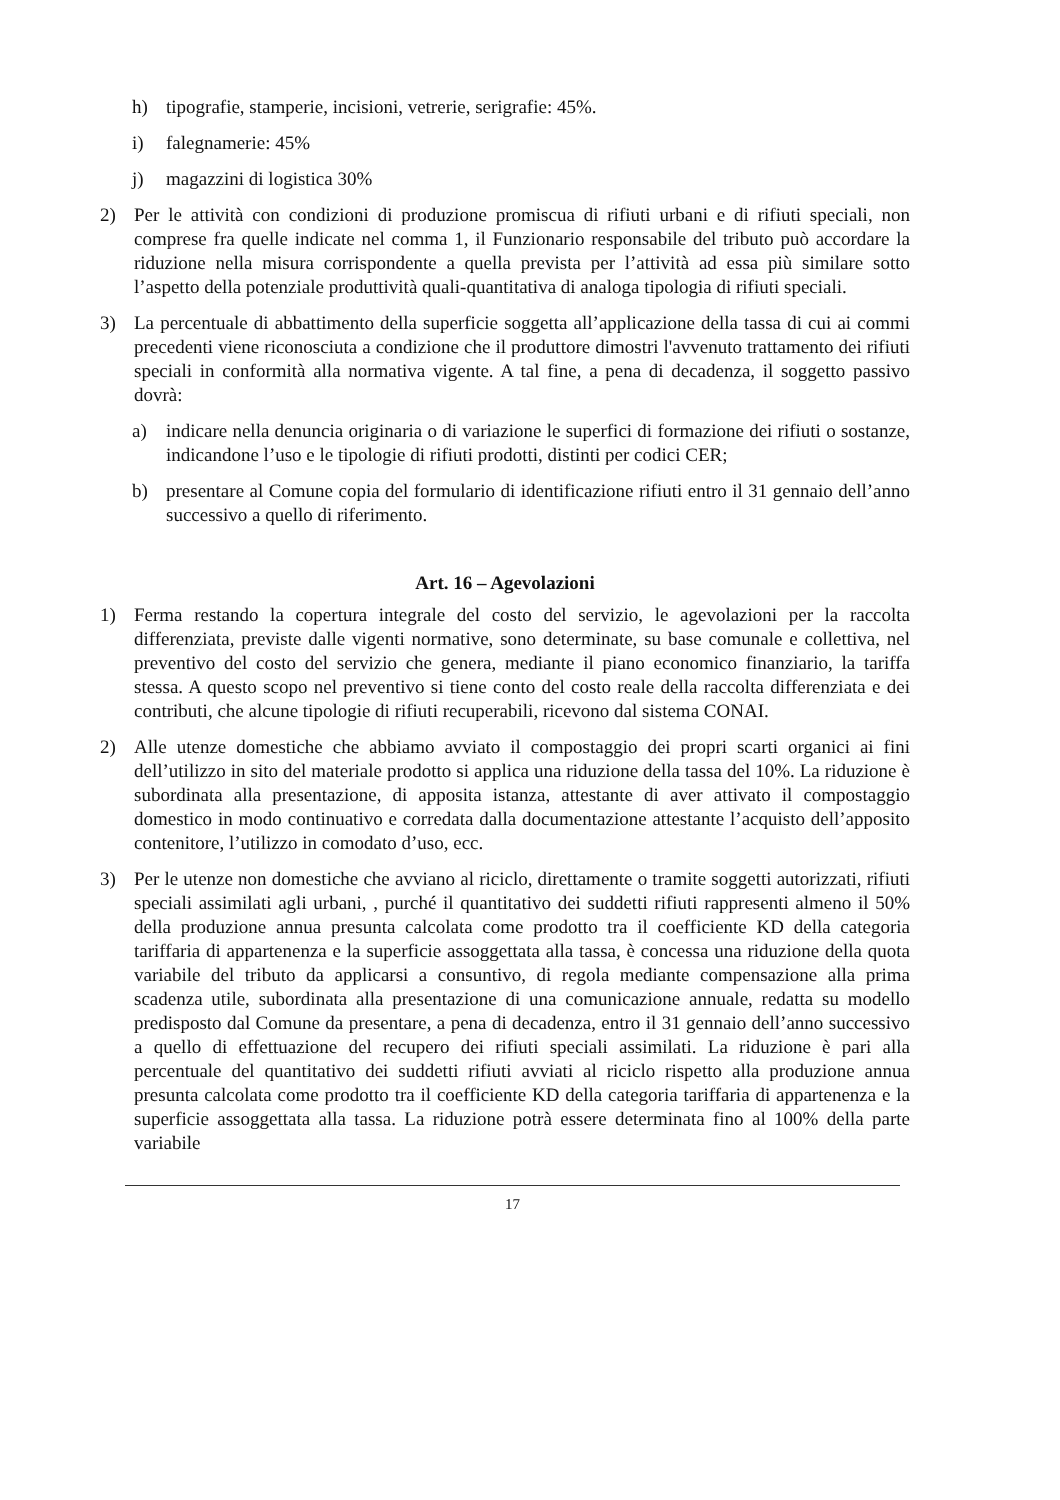h) tipografie, stamperie, incisioni, vetrerie, serigrafie: 45%.
i) falegnamerie: 45%
j) magazzini di logistica 30%
2) Per le attività con condizioni di produzione promiscua di rifiuti urbani e di rifiuti speciali, non comprese fra quelle indicate nel comma 1, il Funzionario responsabile del tributo può accordare la riduzione nella misura corrispondente a quella prevista per l’attività ad essa più similare sotto l’aspetto della potenziale produttività quali-quantitativa di analoga tipologia di rifiuti speciali.
3) La percentuale di abbattimento della superficie soggetta all’applicazione della tassa di cui ai commi precedenti viene riconosciuta a condizione che il produttore dimostri l'avvenuto trattamento dei rifiuti speciali in conformità alla normativa vigente. A tal fine, a pena di decadenza, il soggetto passivo dovrà:
a) indicare nella denuncia originaria o di variazione le superfici di formazione dei rifiuti o sostanze, indicandone l’uso e le tipologie di rifiuti prodotti, distinti per codici CER;
b) presentare al Comune copia del formulario di identificazione rifiuti entro il 31 gennaio dell’anno successivo a quello di riferimento.
Art. 16 – Agevolazioni
1) Ferma restando la copertura integrale del costo del servizio, le agevolazioni per la raccolta differenziata, previste dalle vigenti normative, sono determinate, su base comunale e collettiva, nel preventivo del costo del servizio che genera, mediante il piano economico finanziario, la tariffa stessa. A questo scopo nel preventivo si tiene conto del costo reale della raccolta differenziata e dei contributi, che alcune tipologie di rifiuti recuperabili, ricevono dal sistema CONAI.
2) Alle utenze domestiche che abbiamo avviato il compostaggio dei propri scarti organici ai fini dell’utilizzo in sito del materiale prodotto si applica una riduzione della tassa del 10%. La riduzione è subordinata alla presentazione, di apposita istanza, attestante di aver attivato il compostaggio domestico in modo continuativo e corredata dalla documentazione attestante l’acquisto dell’apposito contenitore, l’utilizzo in comodato d’uso, ecc.
3) Per le utenze non domestiche che avviano al riciclo, direttamente o tramite soggetti autorizzati, rifiuti speciali assimilati agli urbani, , purché il quantitativo dei suddetti rifiuti rappresenti almeno il 50% della produzione annua presunta calcolata come prodotto tra il coefficiente KD della categoria tariffaria di appartenenza e la superficie assoggettata alla tassa, è concessa una riduzione della quota variabile del tributo da applicarsi a consuntivo, di regola mediante compensazione alla prima scadenza utile, subordinata alla presentazione di una comunicazione annuale, redatta su modello predisposto dal Comune da presentare, a pena di decadenza, entro il 31 gennaio dell’anno successivo a quello di effettuazione del recupero dei rifiuti speciali assimilati. La riduzione è pari alla percentuale del quantitativo dei suddetti rifiuti avviati al riciclo rispetto alla produzione annua presunta calcolata come prodotto tra il coefficiente KD della categoria tariffaria di appartenenza e la superficie assoggettata alla tassa. La riduzione potrà essere determinata fino al 100% della parte variabile
17